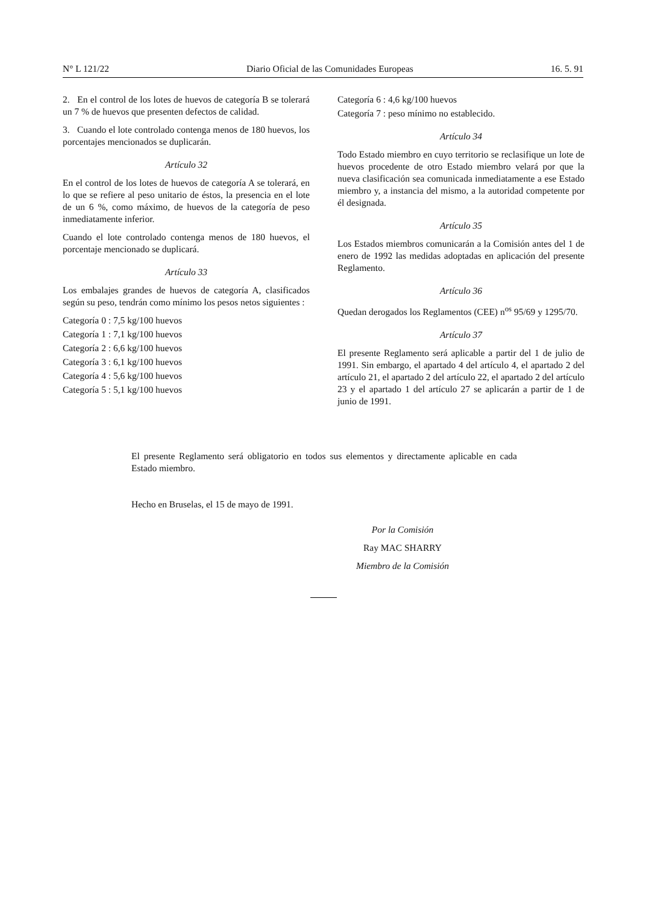N° L 121/22 Diario Oficial de las Comunidades Europeas 16. 5. 91
2. En el control de los lotes de huevos de categoría B se tolerará un 7 % de huevos que presenten defectos de calidad.
3. Cuando el lote controlado contenga menos de 180 huevos, los porcentajes mencionados se duplicarán.
Artículo 32
En el control de los lotes de huevos de categoría A se tolerará, en lo que se refiere al peso unitario de éstos, la presencia en el lote de un 6 %, como máximo, de huevos de la categoría de peso inmediatamente inferior.
Cuando el lote controlado contenga menos de 180 huevos, el porcentaje mencionado se duplicará.
Artículo 33
Los embalajes grandes de huevos de categoría A, clasificados según su peso, tendrán como mínimo los pesos netos siguientes :
Categoría 0 : 7,5 kg/100 huevos
Categoría 1 : 7,1 kg/100 huevos
Categoría 2 : 6,6 kg/100 huevos
Categoría 3 : 6,1 kg/100 huevos
Categoría 4 : 5,6 kg/100 huevos
Categoría 5 : 5,1 kg/100 huevos
Categoría 6 : 4,6 kg/100 huevos
Categoría 7 : peso mínimo no establecido.
Artículo 34
Todo Estado miembro en cuyo territorio se reclasifique un lote de huevos procedente de otro Estado miembro velará por que la nueva clasificación sea comunicada inmediatamente a ese Estado miembro y, a instancia del mismo, a la autoridad competente por él designada.
Artículo 35
Los Estados miembros comunicarán a la Comisión antes del 1 de enero de 1992 las medidas adoptadas en aplicación del presente Reglamento.
Artículo 36
Quedan derogados los Reglamentos (CEE) n<sup>os</sup> 95/69 y 1295/70.
Artículo 37
El presente Reglamento será aplicable a partir del 1 de julio de 1991. Sin embargo, el apartado 4 del artículo 4, el apartado 2 del artículo 21, el apartado 2 del artículo 22, el apartado 2 del artículo 23 y el apartado 1 del artículo 27 se aplicarán a partir de 1 de junio de 1991.
El presente Reglamento será obligatorio en todos sus elementos y directamente aplicable en cada Estado miembro.
Hecho en Bruselas, el 15 de mayo de 1991.
Por la Comisión
Ray MAC SHARRY
Miembro de la Comisión